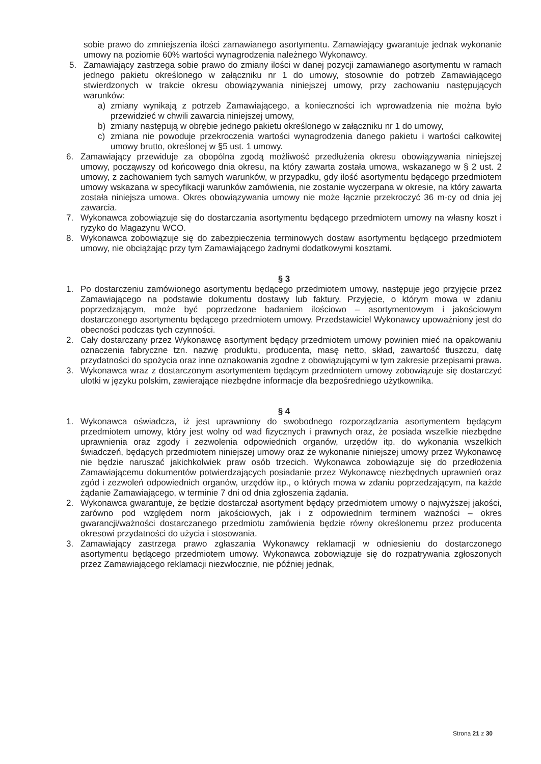sobie prawo do zmniejszenia ilości zamawianego asortymentu. Zamawiający gwarantuje jednak wykonanie umowy na poziomie 60% wartości wynagrodzenia należnego Wykonawcy.
5. Zamawiający zastrzega sobie prawo do zmiany ilości w danej pozycji zamawianego asortymentu w ramach jednego pakietu określonego w załączniku nr 1 do umowy, stosownie do potrzeb Zamawiającego stwierdzonych w trakcie okresu obowiązywania niniejszej umowy, przy zachowaniu następujących warunków:
a) zmiany wynikają z potrzeb Zamawiającego, a konieczności ich wprowadzenia nie można było przewidzieć w chwili zawarcia niniejszej umowy,
b) zmiany następują w obrębie jednego pakietu określonego w załączniku nr 1 do umowy,
c) zmiana nie powoduje przekroczenia wartości wynagrodzenia danego pakietu i wartości całkowitej umowy brutto, określonej w §5 ust. 1 umowy.
6. Zamawiający przewiduje za obopólna zgodą możliwość przedłużenia okresu obowiązywania niniejszej umowy, począwszy od końcowego dnia okresu, na który zawarta została umowa, wskazanego w § 2 ust. 2 umowy, z zachowaniem tych samych warunków, w przypadku, gdy ilość asortymentu będącego przedmiotem umowy wskazana w specyfikacji warunków zamówienia, nie zostanie wyczerpana w okresie, na który zawarta została niniejsza umowa. Okres obowiązywania umowy nie może łącznie przekroczyć 36 m-cy od dnia jej zawarcia.
7. Wykonawca zobowiązuje się do dostarczania asortymentu będącego przedmiotem umowy na własny koszt i ryzyko do Magazynu WCO.
8. Wykonawca zobowiązuje się do zabezpieczenia terminowych dostaw asortymentu będącego przedmiotem umowy, nie obciążając przy tym Zamawiającego żadnymi dodatkowymi kosztami.
§ 3
1. Po dostarczeniu zamówionego asortymentu będącego przedmiotem umowy, następuje jego przyjęcie przez Zamawiającego na podstawie dokumentu dostawy lub faktury. Przyjęcie, o którym mowa w zdaniu poprzedzającym, może być poprzedzone badaniem ilościowo – asortymentowym i jakościowym dostarczonego asortymentu będącego przedmiotem umowy. Przedstawiciel Wykonawcy upoważniony jest do obecności podczas tych czynności.
2. Cały dostarczany przez Wykonawcę asortyment będący przedmiotem umowy powinien mieć na opakowaniu oznaczenia fabryczne tzn. nazwę produktu, producenta, masę netto, skład, zawartość tłuszczu, datę przydatności do spożycia oraz inne oznakowania zgodne z obowiązującymi w tym zakresie przepisami prawa.
3. Wykonawca wraz z dostarczonym asortymentem będącym przedmiotem umowy zobowiązuje się dostarczyć ulotki w języku polskim, zawierające niezbędne informacje dla bezpośredniego użytkownika.
§ 4
1. Wykonawca oświadcza, iż jest uprawniony do swobodnego rozporządzania asortymentem będącym przedmiotem umowy, który jest wolny od wad fizycznych i prawnych oraz, że posiada wszelkie niezbędne uprawnienia oraz zgody i zezwolenia odpowiednich organów, urzędów itp. do wykonania wszelkich świadczeń, będących przedmiotem niniejszej umowy oraz że wykonanie niniejszej umowy przez Wykonawcę nie będzie naruszać jakichkolwiek praw osób trzecich. Wykonawca zobowiązuje się do przedłożenia Zamawiającemu dokumentów potwierdzających posiadanie przez Wykonawcę niezbędnych uprawnień oraz zgód i zezwoleń odpowiednich organów, urzędów itp., o których mowa w zdaniu poprzedzającym, na każde żądanie Zamawiającego, w terminie 7 dni od dnia zgłoszenia żądania.
2. Wykonawca gwarantuje, że będzie dostarczał asortyment będący przedmiotem umowy o najwyższej jakości, zarówno pod względem norm jakościowych, jak i z odpowiednim terminem ważności – okres gwarancji/ważności dostarczanego przedmiotu zamówienia będzie równy określonemu przez producenta okresowi przydatności do użycia i stosowania.
3. Zamawiający zastrzega prawo zgłaszania Wykonawcy reklamacji w odniesieniu do dostarczonego asortymentu będącego przedmiotem umowy. Wykonawca zobowiązuje się do rozpatrywania zgłoszonych przez Zamawiającego reklamacji niezwłocznie, nie później jednak,
Strona 21 z 30